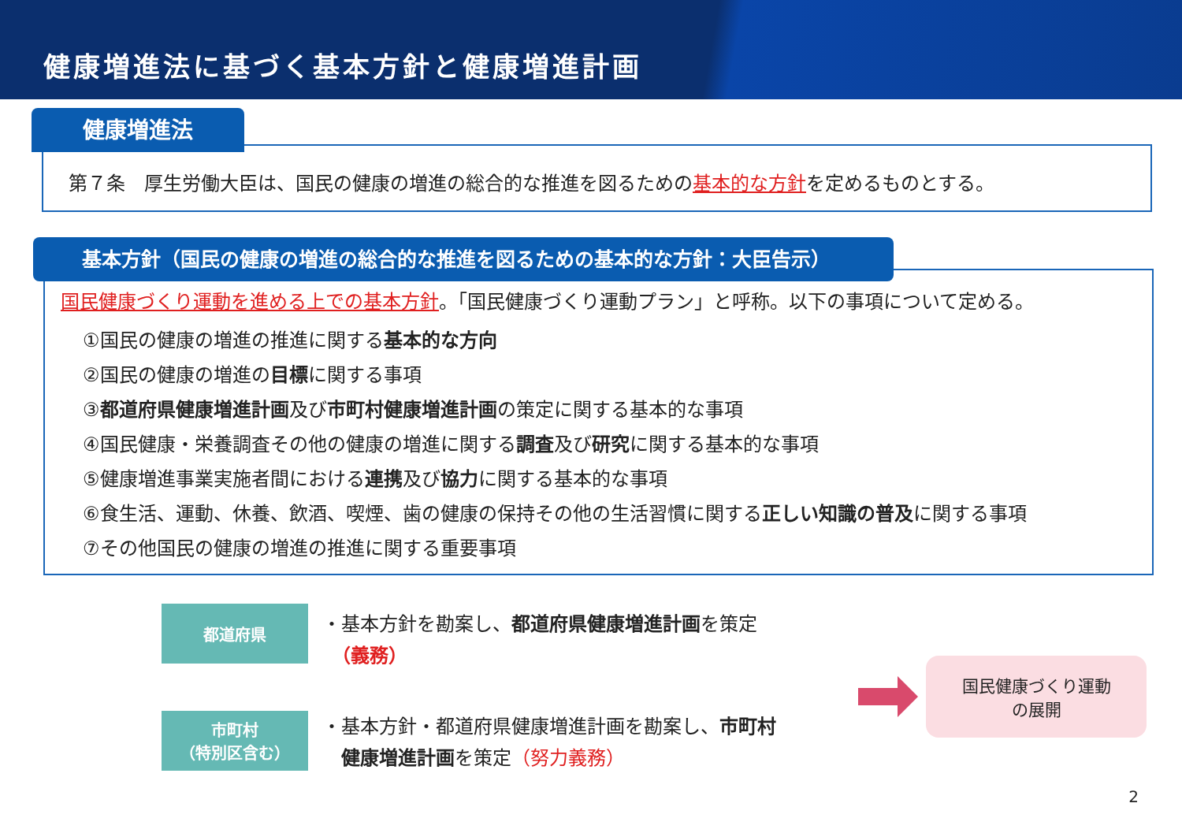健康増進法に基づく基本方針と健康増進計画
健康増進法
第７条　厚生労働大臣は、国民の健康の増進の総合的な推進を図るための基本的な方針を定めるものとする。
基本方針（国民の健康の増進の総合的な推進を図るための基本的な方針：大臣告示）
国民健康づくり運動を進める上での基本方針。「国民健康づくり運動プラン」と呼称。以下の事項について定める。
①国民の健康の増進の推進に関する基本的な方向
②国民の健康の増進の目標に関する事項
③都道府県健康増進計画及び市町村健康増進計画の策定に関する基本的な事項
④国民健康・栄養調査その他の健康の増進に関する調査及び研究に関する基本的な事項
⑤健康増進事業実施者間における連携及び協力に関する基本的な事項
⑥食生活、運動、休養、飲酒、喫煙、歯の健康の保持その他の生活習慣に関する正しい知識の普及に関する事項
⑦その他国民の健康の増進の推進に関する重要事項
都道府県
・基本方針を勘案し、都道府県健康増進計画を策定
　（義務）
市町村
（特別区含む）
・基本方針・都道府県健康増進計画を勘案し、市町村
　健康増進計画を策定（努力義務）
国民健康づくり運動
の展開
2